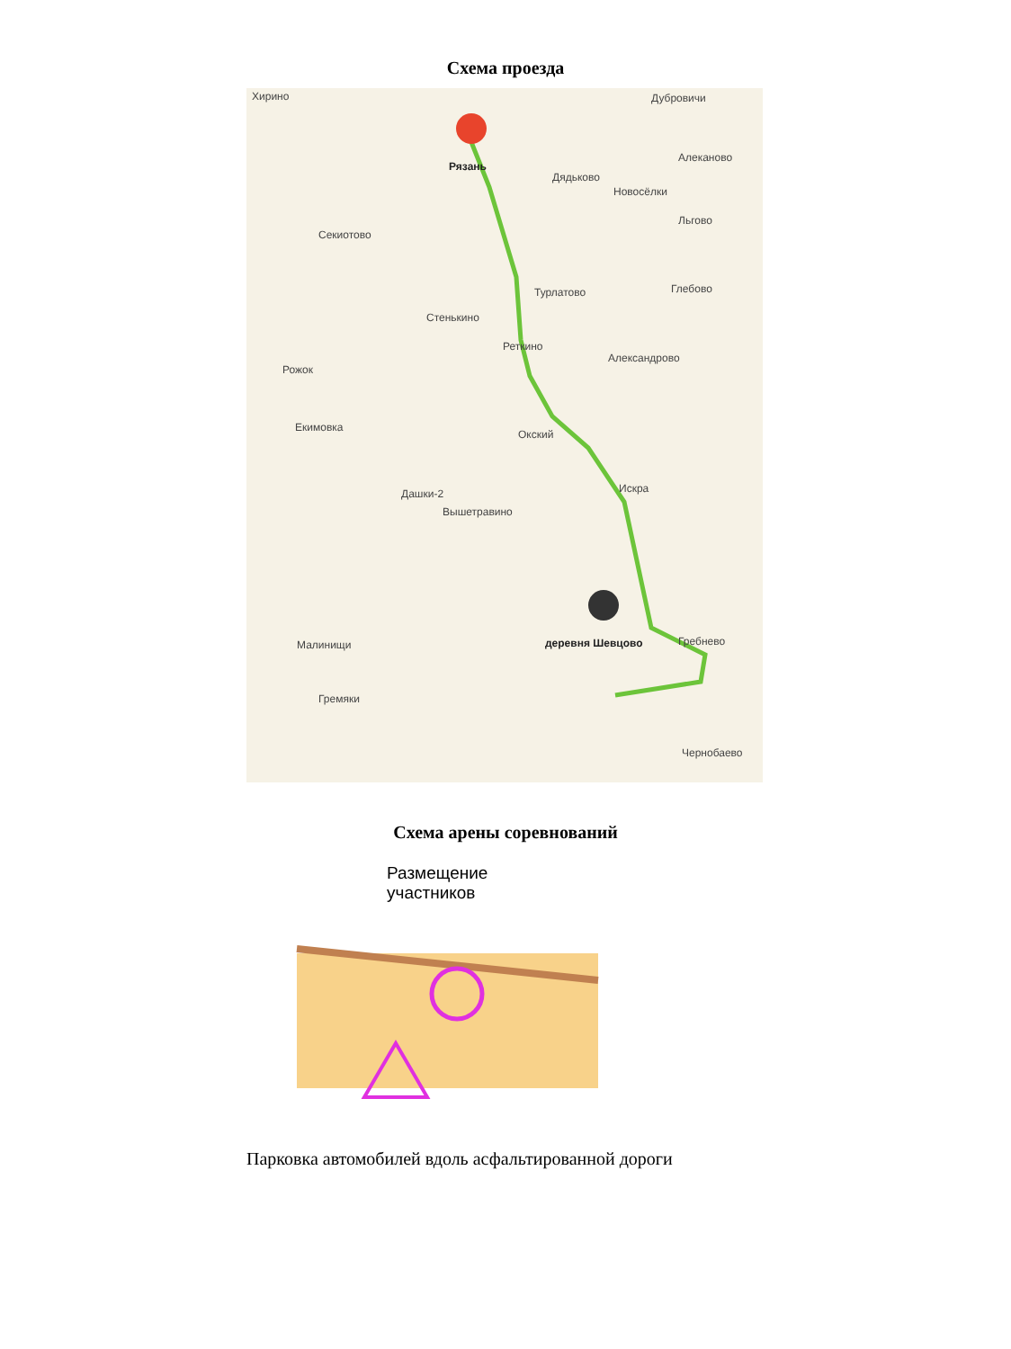Схема проезда
Хирино Дубровичи
Рязань
Дядьково
Алеканово
Новосёлки
Секиотово
Льгово
Турлатово Глебово
Стенькино
Реткино
Александрово
Рожок
Екимовка
Окский
Искра Дашки-2
Вышетравино
Малинищи деревня Шевцово Гребнево
Гремяки
Чернобаево
Схема арены соревнований
Размещение
участников
Парковка автомобилей вдоль асфальтированной дороги